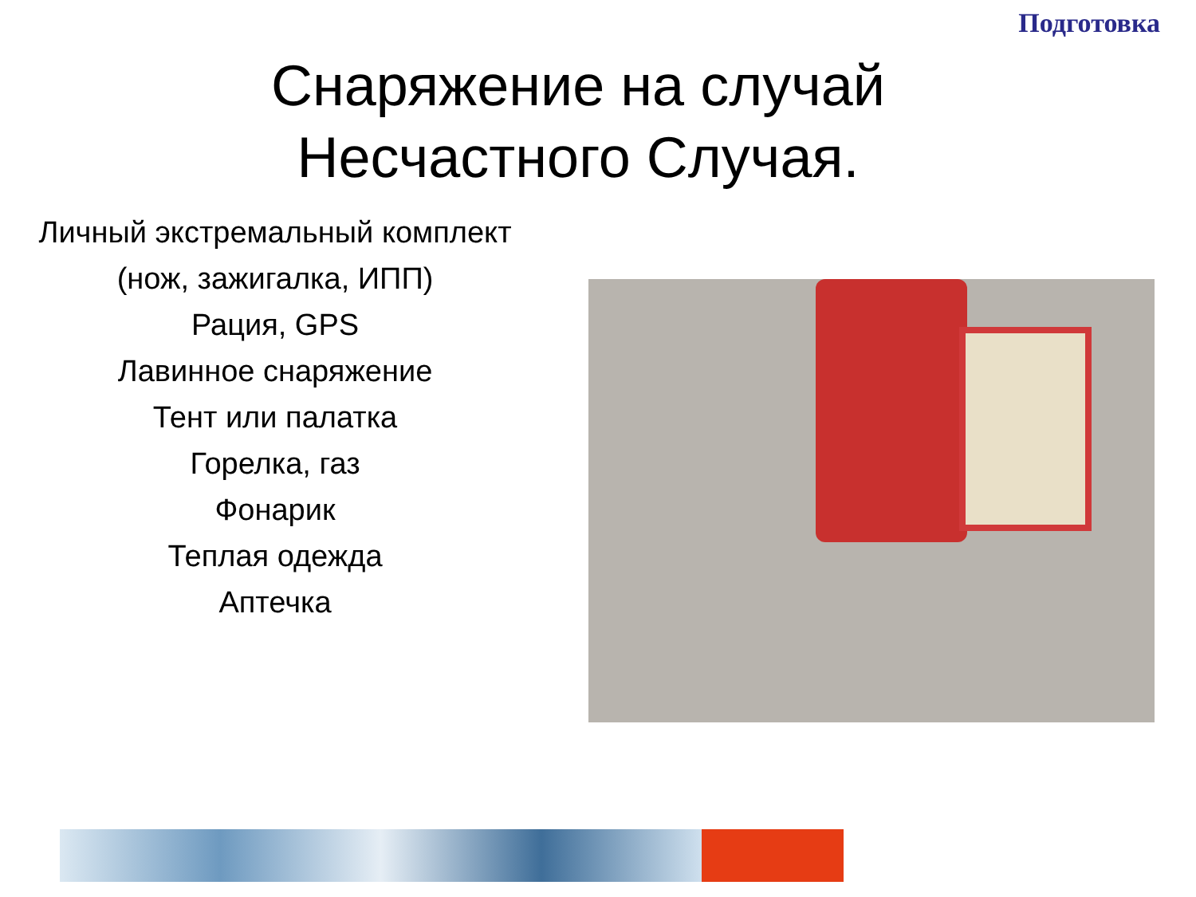Подготовка
Снаряжение на случай
Несчастного Случая.
Личный экстремальный комплект
(нож, зажигалка, ИПП)
Рация, GPS
Лавинное снаряжение
Тент или палатка
Горелка, газ
Фонарик
Теплая одежда
Аптечка